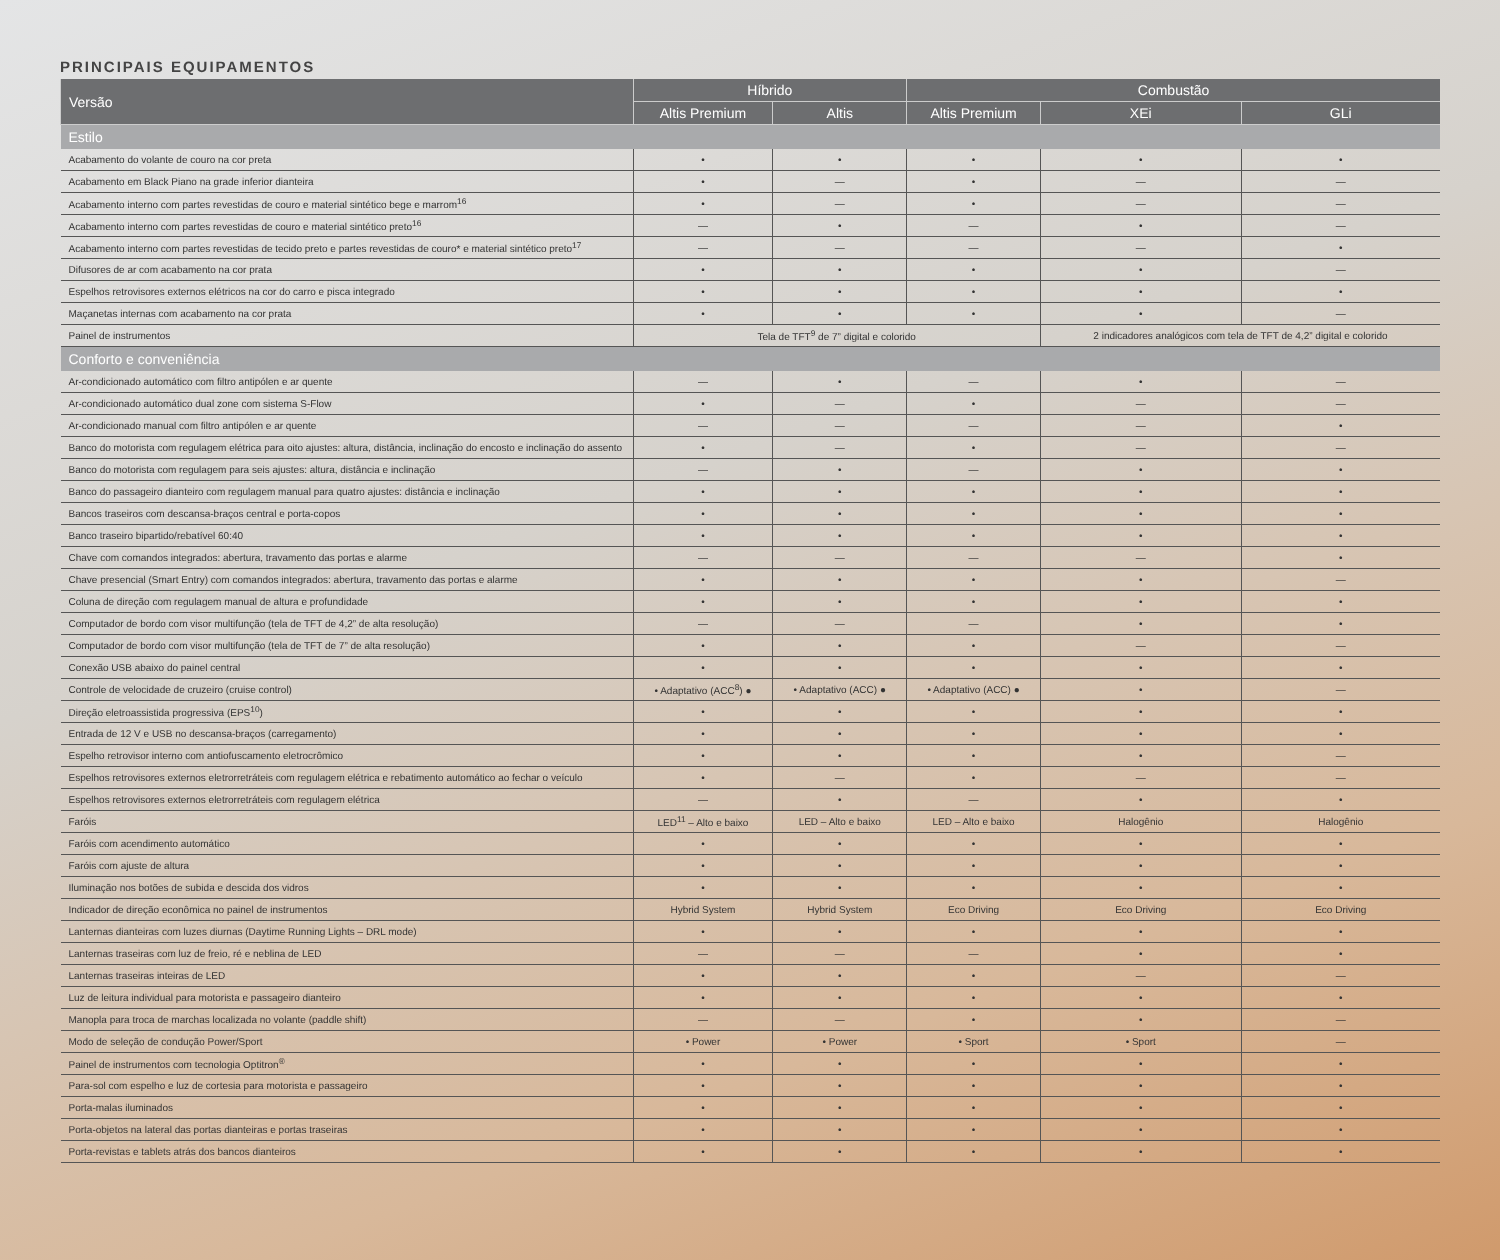PRINCIPAIS EQUIPAMENTOS
| Versão | Híbrido | | Combustão | | |
| --- | --- | --- | --- | --- | --- |
| | Altis Premium | Altis | Altis Premium | XEi | GLi |
| Estilo | | | | | |
| Acabamento do volante de couro na cor preta | • | • | • | • | • |
| Acabamento em Black Piano na grade inferior dianteira | • | — | • | — | — |
| Acabamento interno com partes revestidas de couro e material sintético bege e marrom<sup>16</sup> | • | — | • | — | — |
| Acabamento interno com partes revestidas de couro e material sintético preto<sup>16</sup> | — | • | — | • | — |
| Acabamento interno com partes revestidas de tecido preto e partes revestidas de couro* e material sintético preto<sup>17</sup> | — | — | — | — | • |
| Difusores de ar com acabamento na cor prata | • | • | • | • | — |
| Espelhos retrovisores externos elétricos na cor do carro e pisca integrado | • | • | • | • | • |
| Maçanetas internas com acabamento na cor prata | • | • | • | • | — |
| Painel de instrumentos | Tela de TFT<sup>9</sup> de 7” digital e colorido | | | 2 indicadores analógicos com tela de TFT de 4,2” digital e colorido | |
| Conforto e conveniência | | | | | |
| Ar-condicionado automático com filtro antipólen e ar quente | — | • | — | • | — |
| Ar-condicionado automático dual zone com sistema S-Flow | • | — | • | — | — |
| Ar-condicionado manual com filtro antipólen e ar quente | — | — | — | — | • |
| Banco do motorista com regulagem elétrica para oito ajustes: altura, distância, inclinação do encosto e inclinação do assento | • | — | • | — | — |
| Banco do motorista com regulagem para seis ajustes: altura, distância e inclinação | — | • | — | • | • |
| Banco do passageiro dianteiro com regulagem manual para quatro ajustes: distância e inclinação | • | • | • | • | • |
| Bancos traseiros com descansa-braços central e porta-copos | • | • | • | • | • |
| Banco traseiro bipartido/rebatível 60:40 | • | • | • | • | • |
| Chave com comandos integrados: abertura, travamento das portas e alarme | — | — | — | — | • |
| Chave presencial (Smart Entry) com comandos integrados: abertura, travamento das portas e alarme | • | • | • | • | — |
| Coluna de direção com regulagem manual de altura e profundidade | • | • | • | • | • |
| Computador de bordo com visor multifunção (tela de TFT de 4,2” de alta resolução) | — | — | — | • | • |
| Computador de bordo com visor multifunção (tela de TFT de 7” de alta resolução) | • | • | • | — | — |
| Conexão USB abaixo do painel central | • | • | • | • | • |
| Controle de velocidade de cruzeiro (cruise control) | • Adaptativo (ACC<sup>8</sup>) ● | • Adaptativo (ACC) ● | • Adaptativo (ACC) ● | • | — |
| Direção eletroassistida progressiva (EPS<sup>10</sup>) | • | • | • | • | • |
| Entrada de 12 V e USB no descansa-braços (carregamento) | • | • | • | • | • |
| Espelho retrovisor interno com antiofuscamento eletrocrômico | • | • | • | • | — |
| Espelhos retrovisores externos eletrorretráteis com regulagem elétrica e rebatimento automático ao fechar o veículo | • | — | • | — | — |
| Espelhos retrovisores externos eletrorretráteis com regulagem elétrica | — | • | — | • | • |
| Faróis | LED<sup>11</sup> – Alto e baixo | LED – Alto e baixo | LED – Alto e baixo | Halogênio | Halogênio |
| Faróis com acendimento automático | • | • | • | • | • |
| Faróis com ajuste de altura | • | • | • | • | • |
| Iluminação nos botões de subida e descida dos vidros | • | • | • | • | • |
| Indicador de direção econômica no painel de instrumentos | Hybrid System | Hybrid System | Eco Driving | Eco Driving | Eco Driving |
| Lanternas dianteiras com luzes diurnas (Daytime Running Lights – DRL mode) | • | • | • | • | • |
| Lanternas traseiras com luz de freio, ré e neblina de LED | — | — | — | • | • |
| Lanternas traseiras inteiras de LED | • | • | • | — | — |
| Luz de leitura individual para motorista e passageiro dianteiro | • | • | • | • | • |
| Manopla para troca de marchas localizada no volante (paddle shift) | — | — | • | • | — |
| Modo de seleção de condução Power/Sport | • Power | • Power | • Sport | • Sport | — |
| Painel de instrumentos com tecnologia Optitron<sup>®</sup> | • | • | • | • | • |
| Para-sol com espelho e luz de cortesia para motorista e passageiro | • | • | • | • | • |
| Porta-malas iluminados | • | • | • | • | • |
| Porta-objetos na lateral das portas dianteiras e portas traseiras | • | • | • | • | • |
| Porta-revistas e tablets atrás dos bancos dianteiros | • | • | • | • | • |